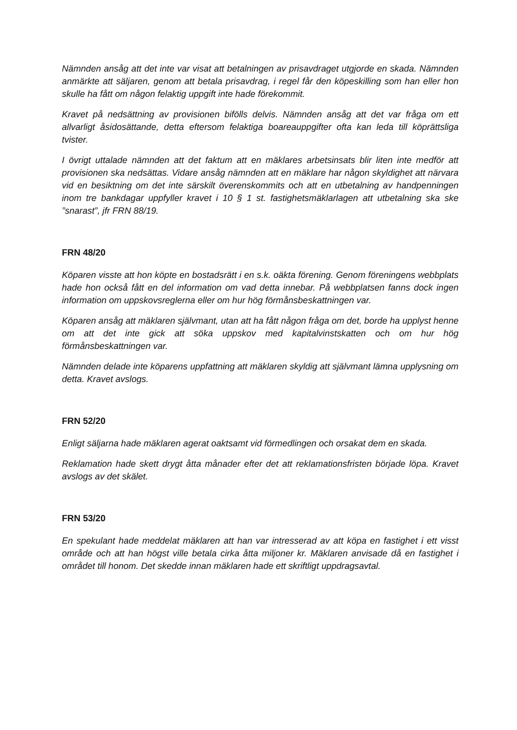Nämnden ansåg att det inte var visat att betalningen av prisavdraget utgjorde en skada. Nämnden anmärkte att säljaren, genom att betala prisavdrag, i regel får den köpeskilling som han eller hon skulle ha fått om någon felaktig uppgift inte hade förekommit.
Kravet på nedsättning av provisionen bifölls delvis. Nämnden ansåg att det var fråga om ett allvarligt åsidosättande, detta eftersom felaktiga boareauppgifter ofta kan leda till köprättsliga tvister.
I övrigt uttalade nämnden att det faktum att en mäklares arbetsinsats blir liten inte medför att provisionen ska nedsättas. Vidare ansåg nämnden att en mäklare har någon skyldighet att närvara vid en besiktning om det inte särskilt överenskommits och att en utbetalning av handpenningen inom tre bankdagar uppfyller kravet i 10 § 1 st. fastighetsmäklarlagen att utbetalning ska ske ”snarast”, jfr FRN 88/19.
FRN 48/20
Köparen visste att hon köpte en bostadsrätt i en s.k. oäkta förening. Genom föreningens webbplats hade hon också fått en del information om vad detta innebar. På webbplatsen fanns dock ingen information om uppskovsreglerna eller om hur hög förmånsbeskattningen var.
Köparen ansåg att mäklaren självmant, utan att ha fått någon fråga om det, borde ha upplyst henne om att det inte gick att söka uppskov med kapitalvinstskatten och om hur hög förmånsbeskattningen var.
Nämnden delade inte köparens uppfattning att mäklaren skyldig att självmant lämna upplysning om detta. Kravet avslogs.
FRN 52/20
Enligt säljarna hade mäklaren agerat oaktsamt vid förmedlingen och orsakat dem en skada.
Reklamation hade skett drygt åtta månader efter det att reklamationsfristen började löpa. Kravet avslogs av det skälet.
FRN 53/20
En spekulant hade meddelat mäklaren att han var intresserad av att köpa en fastighet i ett visst område och att han högst ville betala cirka åtta miljoner kr. Mäklaren anvisade då en fastighet i området till honom. Det skedde innan mäklaren hade ett skriftligt uppdragsavtal.